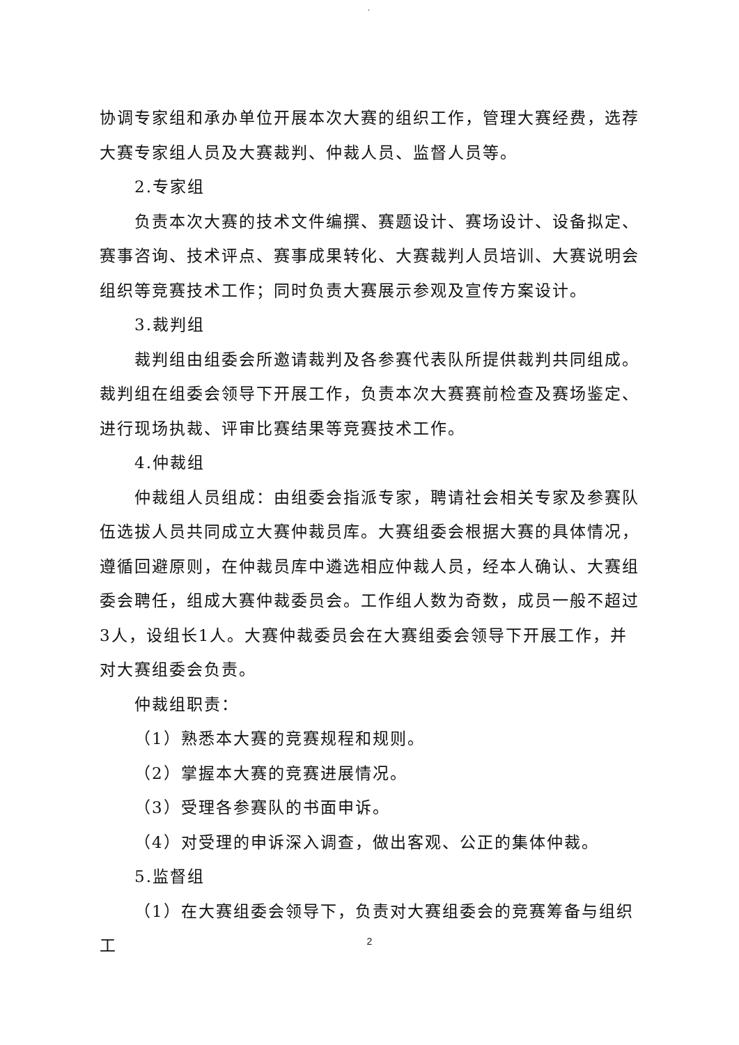.
协调专家组和承办单位开展本次大赛的组织工作，管理大赛经费，选荐大赛专家组人员及大赛裁判、仲裁人员、监督人员等。
2.专家组
负责本次大赛的技术文件编撰、赛题设计、赛场设计、设备拟定、赛事咨询、技术评点、赛事成果转化、大赛裁判人员培训、大赛说明会组织等竞赛技术工作；同时负责大赛展示参观及宣传方案设计。
3.裁判组
裁判组由组委会所邀请裁判及各参赛代表队所提供裁判共同组成。裁判组在组委会领导下开展工作，负责本次大赛赛前检查及赛场鉴定、进行现场执裁、评审比赛结果等竞赛技术工作。
4.仲裁组
仲裁组人员组成：由组委会指派专家，聘请社会相关专家及参赛队伍选拔人员共同成立大赛仲裁员库。大赛组委会根据大赛的具体情况，遵循回避原则，在仲裁员库中遴选相应仲裁人员，经本人确认、大赛组委会聘任，组成大赛仲裁委员会。工作组人数为奇数，成员一般不超过3人，设组长1人。大赛仲裁委员会在大赛组委会领导下开展工作，并对大赛组委会负责。
仲裁组职责：
（1）熟悉本大赛的竞赛规程和规则。
（2）掌握本大赛的竞赛进展情况。
（3）受理各参赛队的书面申诉。
（4）对受理的申诉深入调查，做出客观、公正的集体仲裁。
5.监督组
（1）在大赛组委会领导下，负责对大赛组委会的竞赛筹备与组织工
2